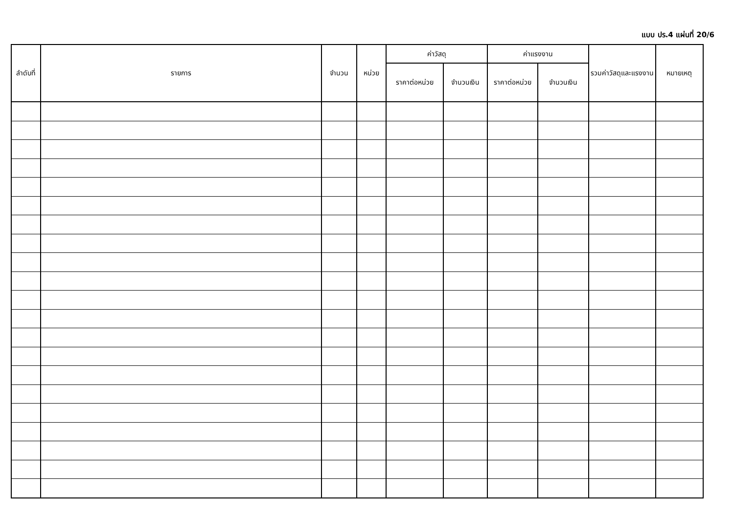แบบ ปร.4 แผ่นที่ 20/6
| ลำดับที่ | รายการ | จำนวน | หน่วย | ค่าวัสดุ | | ค่าแรงงาน | | รวมค่าวัสดุและแรงงาน | หมายเหตุ |
| --- | --- | --- | --- | --- | --- | --- | --- | --- | --- |
| | | | | ราคาต่อหน่วย | จำนวนเงิน | ราคาต่อหน่วย | จำนวนเงิน | | |